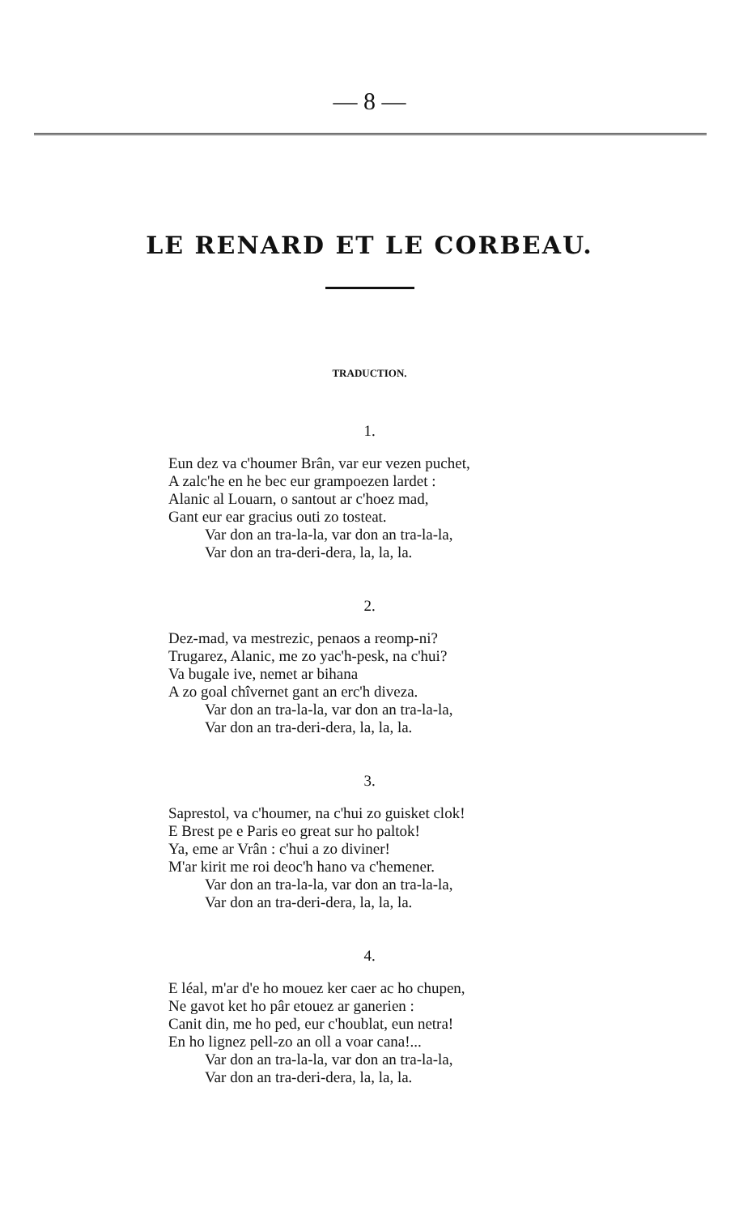— 8 —
LE RENARD ET LE CORBEAU.
TRADUCTION.
1.
Eun dez va c'houmer Brân, var eur vezen puchet,
A zalc'he en he bec eur grampoezen lardet :
Alanic al Louarn, o santout ar c'hoez mad,
Gant eur ear gracius outi zo tosteat.
Var don an tra-la-la, var don an tra-la-la,
Var don an tra-deri-dera, la, la, la.
2.
Dez-mad, va mestrezic, penaos a reomp-ni?
Trugarez, Alanic, me zo yac'h-pesk, na c'hui?
Va bugale ive, nemet ar bihana
A zo goal chîvernet gant an erc'h diveza.
Var don an tra-la-la, var don an tra-la-la,
Var don an tra-deri-dera, la, la, la.
3.
Saprestol, va c'houmer, na c'hui zo guisket clok!
E Brest pe e Paris eo great sur ho paltok!
Ya, eme ar Vrân : c'hui a zo diviner!
M'ar kirit me roi deoc'h hano va c'hemener.
Var don an tra-la-la, var don an tra-la-la,
Var don an tra-deri-dera, la, la, la.
4.
E léal, m'ar d'e ho mouez ker caer ac ho chupen,
Ne gavot ket ho pâr etouez ar ganerien :
Canit din, me ho ped, eur c'houblat, eun netra!
En ho lignez pell-zo an oll a voar cana!...
Var don an tra-la-la, var don an tra-la-la,
Var don an tra-deri-dera, la, la, la.